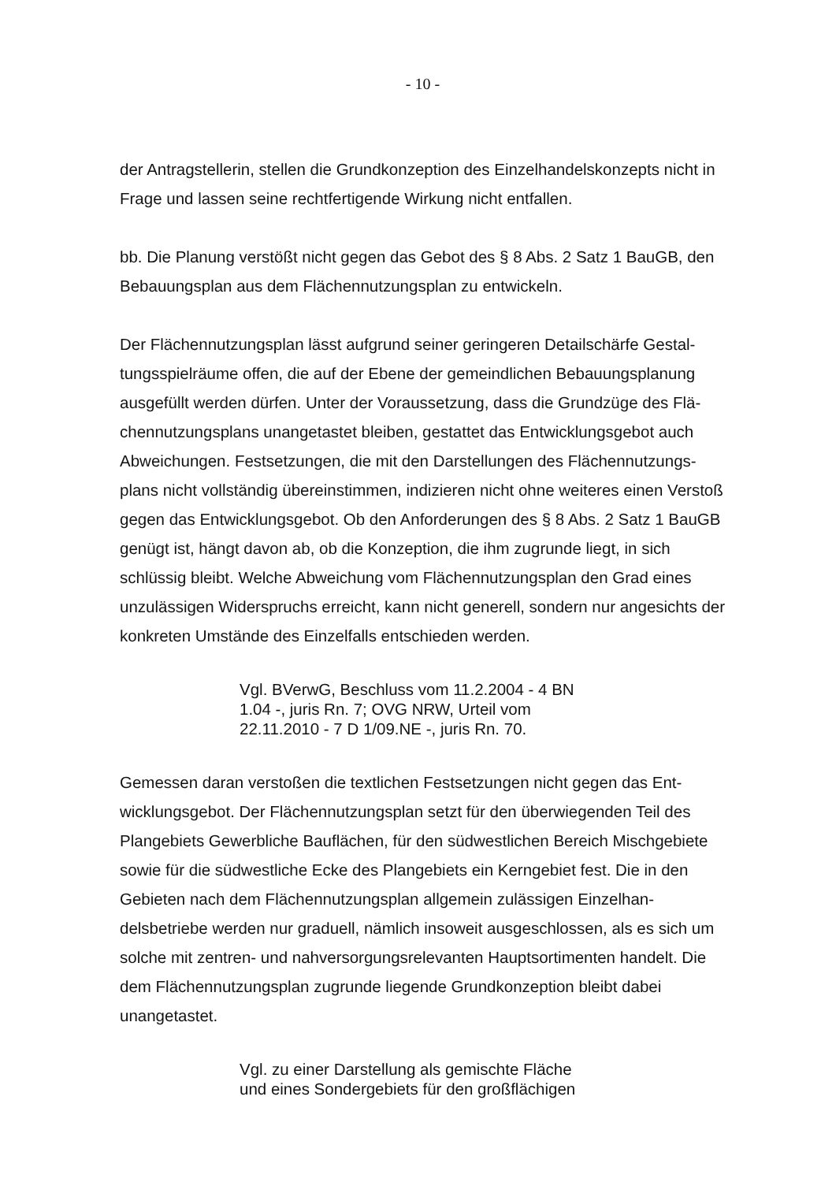- 10 -
der Antragstellerin, stellen die Grundkonzeption des Einzelhandelskonzepts nicht in Frage und lassen seine rechtfertigende Wirkung nicht entfallen.
bb. Die Planung verstößt nicht gegen das Gebot des § 8 Abs. 2 Satz 1 BauGB, den Bebauungsplan aus dem Flächennutzungsplan zu entwickeln.
Der Flächennutzungsplan lässt aufgrund seiner geringeren Detailschärfe Gestal­tungsspielräume offen, die auf der Ebene der gemeindlichen Bebauungsplanung ausgefüllt werden dürfen. Unter der Voraussetzung, dass die Grundzüge des Flä­chennutzungsplans unangetastet bleiben, gestattet das Entwicklungsgebot auch Abweichungen. Festsetzungen, die mit den Darstellungen des Flächennutzungs­plans nicht vollständig übereinstimmen, indizieren nicht ohne weiteres einen Ver­stoß gegen das Entwicklungsgebot. Ob den Anforderungen des § 8 Abs. 2 Satz 1 BauGB genügt ist, hängt davon ab, ob die Konzeption, die ihm zugrunde liegt, in sich schlüssig bleibt. Welche Abweichung vom Flächennutzungsplan den Grad eines unzulässigen Widerspruchs erreicht, kann nicht generell, sondern nur an­gesichts der konkreten Umstände des Einzelfalls entschieden werden.
Vgl. BVerwG, Beschluss vom 11.2.2004 - 4 BN 1.04 -, juris Rn. 7; OVG NRW, Urteil vom 22.11.2010 - 7 D 1/09.NE -, juris Rn. 70.
Gemessen daran verstoßen die textlichen Festsetzungen nicht gegen das Ent­wicklungsgebot. Der Flächennutzungsplan setzt für den überwiegenden Teil des Plangebiets Gewerbliche Bauflächen, für den südwestlichen Bereich Mischgebie­te sowie für die südwestliche Ecke des Plangebiets ein Kerngebiet fest. Die in den Gebieten nach dem Flächennutzungsplan allgemein zulässigen Einzelhan­delsbetriebe werden nur graduell, nämlich insoweit ausgeschlossen, als es sich um solche mit zentren- und nahversorgungsrelevanten Hauptsortimenten han­delt. Die dem Flächennutzungsplan zugrunde liegende Grundkonzeption bleibt dabei unangetastet.
Vgl. zu einer Darstellung als gemischte Fläche und eines Sondergebiets für den großflächigen